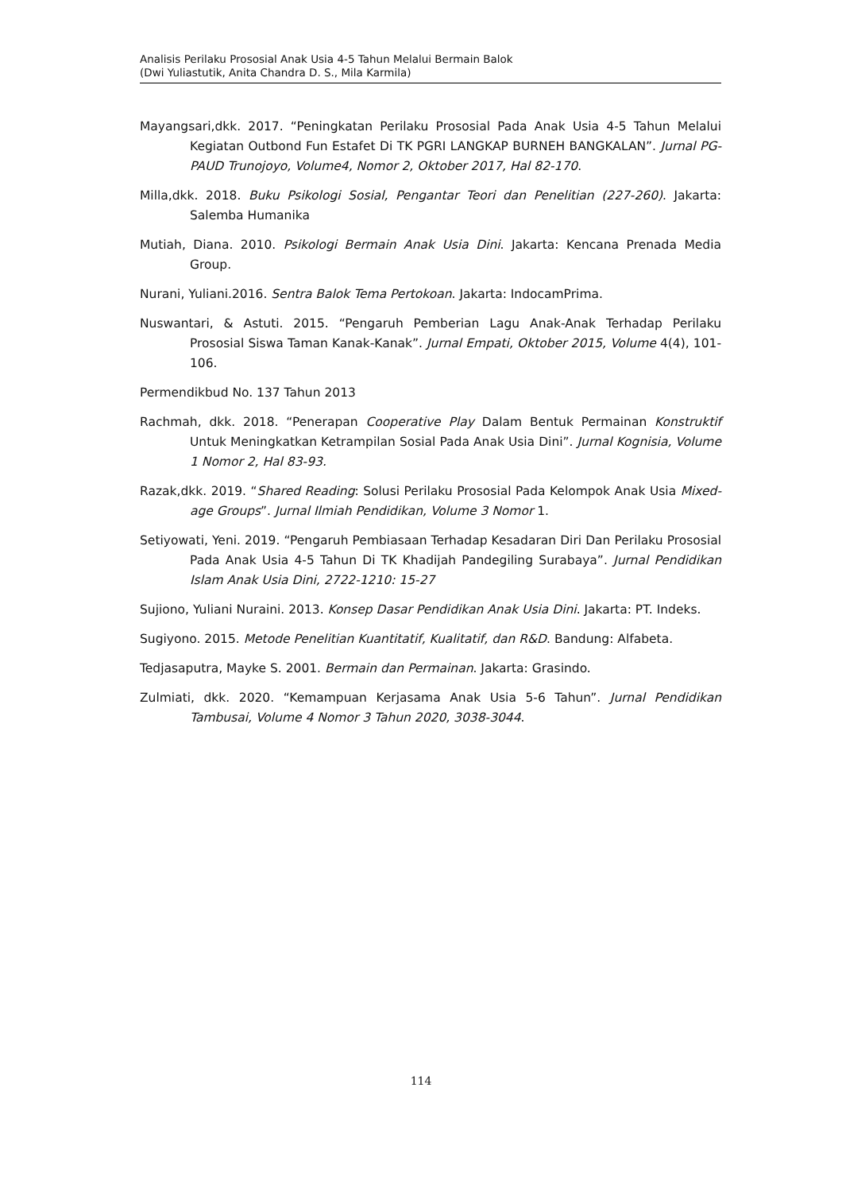Analisis Perilaku Prososial Anak Usia 4-5 Tahun Melalui Bermain Balok
(Dwi Yuliastutik, Anita Chandra D. S., Mila Karmila)
Mayangsari,dkk. 2017. “Peningkatan Perilaku Prososial Pada Anak Usia 4-5 Tahun Melalui Kegiatan Outbond Fun Estafet Di TK PGRI LANGKAP BURNEH BANGKALAN”. Jurnal PG-PAUD Trunojoyo, Volume4, Nomor 2, Oktober 2017, Hal 82-170.
Milla,dkk. 2018. Buku Psikologi Sosial, Pengantar Teori dan Penelitian (227-260). Jakarta: Salemba Humanika
Mutiah, Diana. 2010. Psikologi Bermain Anak Usia Dini. Jakarta: Kencana Prenada Media Group.
Nurani, Yuliani.2016. Sentra Balok Tema Pertokoan. Jakarta: IndocamPrima.
Nuswantari, & Astuti. 2015. “Pengaruh Pemberian Lagu Anak-Anak Terhadap Perilaku Prososial Siswa Taman Kanak-Kanak”. Jurnal Empati, Oktober 2015, Volume 4(4), 101-106.
Permendikbud No. 137 Tahun 2013
Rachmah, dkk. 2018. “Penerapan Cooperative Play Dalam Bentuk Permainan Konstruktif Untuk Meningkatkan Ketrampilan Sosial Pada Anak Usia Dini”. Jurnal Kognisia, Volume 1 Nomor 2, Hal 83-93.
Razak,dkk. 2019. “Shared Reading: Solusi Perilaku Prososial Pada Kelompok Anak Usia Mixed-age Groups”. Jurnal Ilmiah Pendidikan, Volume 3 Nomor 1.
Setiyowati, Yeni. 2019. “Pengaruh Pembiasaan Terhadap Kesadaran Diri Dan Perilaku Prososial Pada Anak Usia 4-5 Tahun Di TK Khadijah Pandegiling Surabaya”. Jurnal Pendidikan Islam Anak Usia Dini, 2722-1210: 15-27
Sujiono, Yuliani Nuraini. 2013. Konsep Dasar Pendidikan Anak Usia Dini. Jakarta: PT. Indeks.
Sugiyono. 2015. Metode Penelitian Kuantitatif, Kualitatif, dan R&D. Bandung: Alfabeta.
Tedjasaputra, Mayke S. 2001. Bermain dan Permainan. Jakarta: Grasindo.
Zulmiati, dkk. 2020. “Kemampuan Kerjasama Anak Usia 5-6 Tahun”. Jurnal Pendidikan Tambusai, Volume 4 Nomor 3 Tahun 2020, 3038-3044.
114